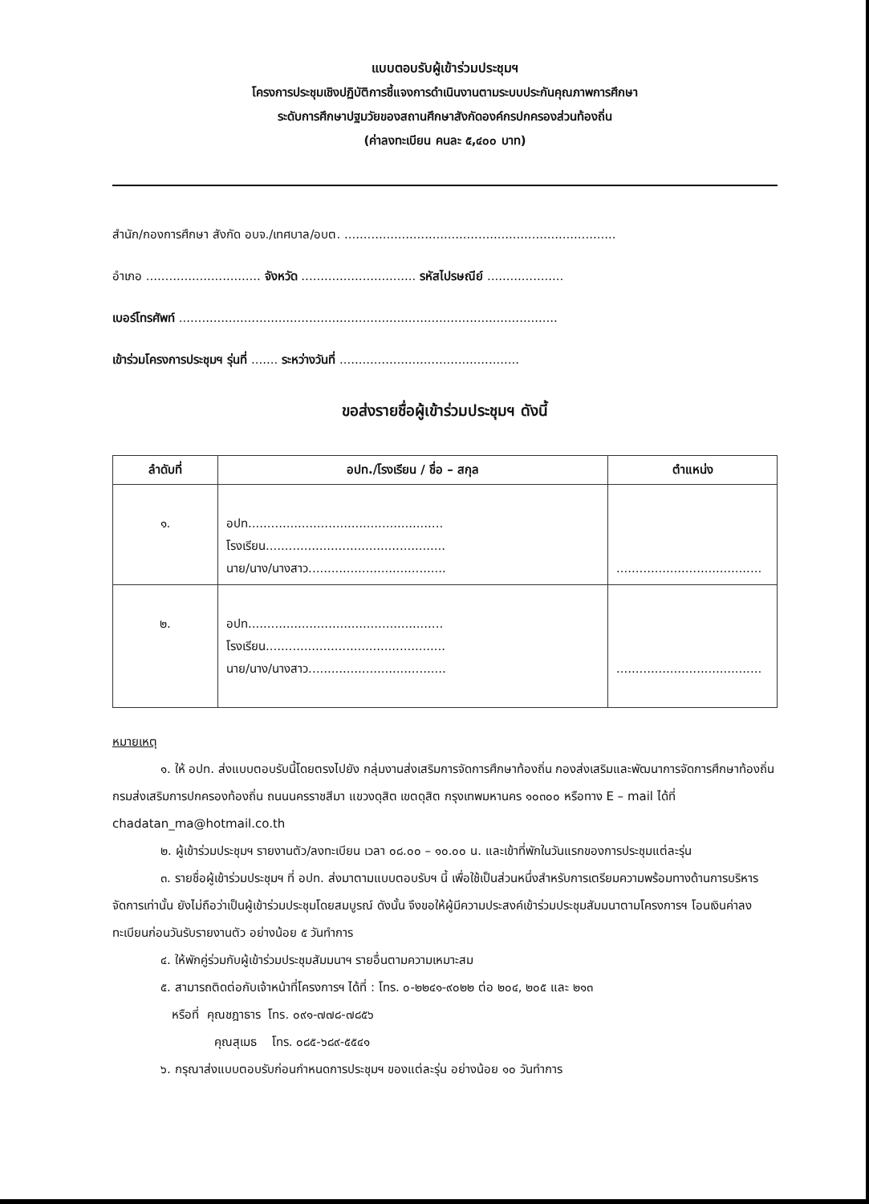แบบตอบรับผู้เข้าร่วมประชุมฯ
โครงการประชุมเชิงปฏิบัติการชี้แจงการดำเนินงานตามระบบประกันคุณภาพการศึกษา
ระดับการศึกษาปฐมวัยของสถานศึกษาสังกัดองค์กรปกครองส่วนท้องถิ่น
(ค่าลงทะเบียน คนละ ๕,๔๐๐ บาท)
สำนัก/กองการศึกษา สังกัด อบจ./เทศบาล/อบต. .......................................................................
อำเภอ .............................. จังหวัด .............................. รหัสไปรษณีย์ ....................
เบอร์โทรศัพท์ ...................................................................................................
เข้าร่วมโครงการประชุมฯ รุ่นที่ ....... ระหว่างวันที่ ...............................................
ขอส่งรายชื่อผู้เข้าร่วมประชุมฯ ดังนี้
| ลำดับที่ | อปท./โรงเรียน / ชื่อ – สกุล | ตำแหน่ง |
| --- | --- | --- |
| ๑. | อปท................................................... โรงเรียน............................................... นาย/นาง/นางสาว.................................... | ...................................... |
| ๒. | อปท................................................... โรงเรียน............................................... นาย/นาง/นางสาว.................................... | ...................................... |
หมายเหตุ
๑. ให้ อปท. ส่งแบบตอบรับนี้โดยตรงไปยัง กลุ่มงานส่งเสริมการจัดการศึกษาท้องถิ่น กองส่งเสริมและพัฒนาการจัดการศึกษาท้องถิ่น กรมส่งเสริมการปกครองท้องถิ่น ถนนนครราชสีมา แขวงดุสิต เขตดุสิต กรุงเทพมหานคร ๑๐๓๐๐ หรือทาง E – mail ได้ที่ chadatan_ma@hotmail.co.th
๒. ผู้เข้าร่วมประชุมฯ รายงานตัว/ลงทะเบียน เวลา ๐๘.๐๐ – ๑๐.๐๐ น. และเข้าที่พักในวันแรกของการประชุมแต่ละรุ่น
๓. รายชื่อผู้เข้าร่วมประชุมฯ ที่ อปท. ส่งมาตามแบบตอบรับฯ นี้ เพื่อใช้เป็นส่วนหนึ่งสำหรับการเตรียมความพร้อมทางด้านการบริหารจัดการเท่านั้น ยังไม่ถือว่าเป็นผู้เข้าร่วมประชุมโดยสมบูรณ์ ดังนั้น จึงขอให้ผู้มีความประสงค์เข้าร่วมประชุมสัมมนาตามโครงการฯ โอนเงินค่าลงทะเบียนก่อนวันรับรายงานตัว อย่างน้อย ๕ วันทำการ
๔. ให้พักคู่ร่วมกับผู้เข้าร่วมประชุมสัมมนาฯ รายอื่นตามความเหมาะสม
๕. สามารถติดต่อกับเจ้าหน้าที่โครงการฯ ได้ที่ : โทร. ๐-๒๒๔๑-๙๐๒๒ ต่อ ๒๐๔, ๒๐๕ และ ๒๑๓
หรือที่ คุณชฎาธาร โทร. ๐๙๑-๗๗๘-๗๘๕๖
คุณสุเมธ โทร. ๐๘๕-๖๘๙-๕๕๔๑
๖. กรุณาส่งแบบตอบรับก่อนกำหนดการประชุมฯ ของแต่ละรุ่น อย่างน้อย ๑๐ วันทำการ